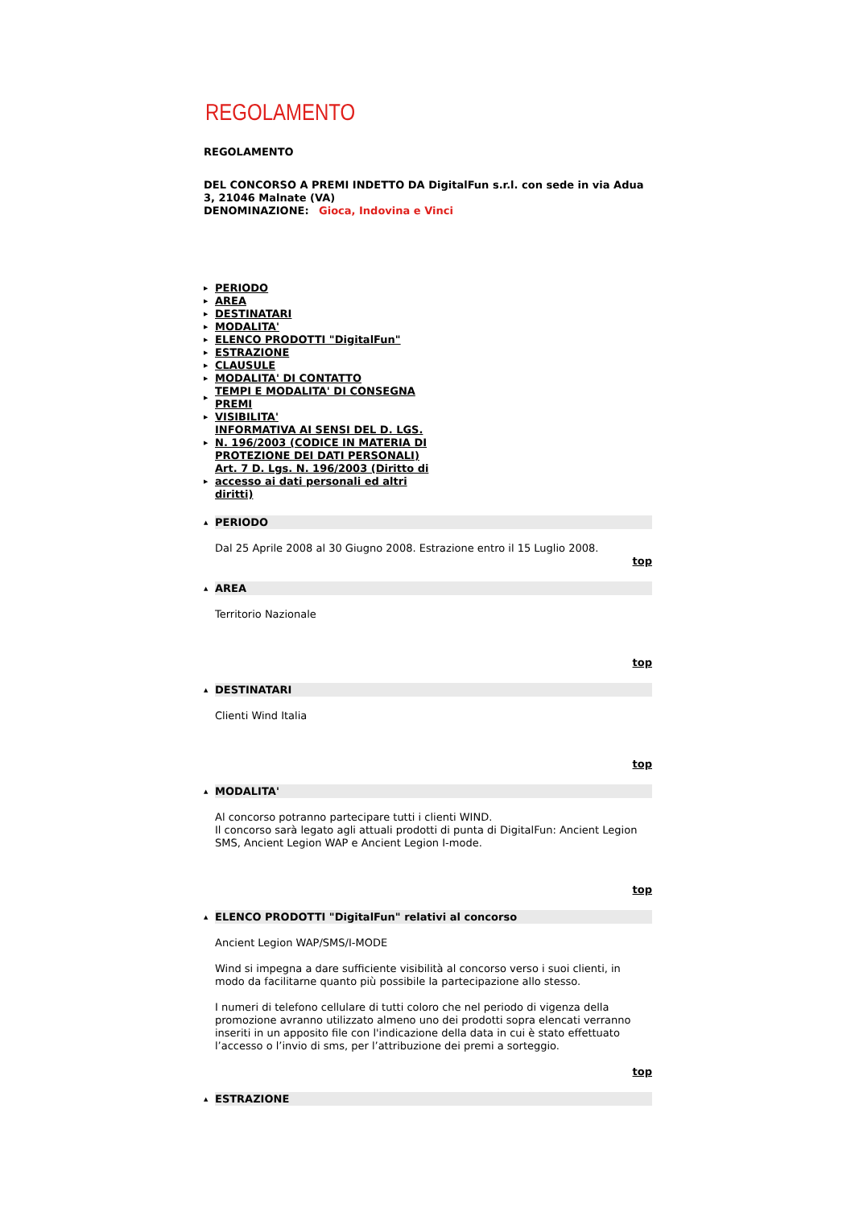REGOLAMENTO
REGOLAMENTO
DEL CONCORSO A PREMI INDETTO DA DigitalFun s.r.l. con sede in via Adua 3, 21046 Malnate (VA)
DENOMINAZIONE: Gioca, Indovina e Vinci
▶ PERIODO
▶ AREA
▶ DESTINATARI
▶ MODALITA'
▶ ELENCO PRODOTTI "DigitalFun"
▶ ESTRAZIONE
▶ CLAUSULE
▶ MODALITA' DI CONTATTO
▶ TEMPI E MODALITA' DI CONSEGNA PREMI
▶ VISIBILITA'
▶ INFORMATIVA AI SENSI DEL D. LGS. N. 196/2003 (CODICE IN MATERIA DI PROTEZIONE DEI DATI PERSONALI)
▶ Art. 7 D. Lgs. N. 196/2003 (Diritto di accesso ai dati personali ed altri diritti)
▲
PERIODO
Dal 25 Aprile 2008 al 30 Giugno 2008. Estrazione entro il 15 Luglio 2008.
top
▲
AREA
Territorio Nazionale
top
▲
DESTINATARI
Clienti Wind Italia
top
▲
MODALITA'
Al concorso potranno partecipare tutti i clienti WIND.
Il concorso sarà legato agli attuali prodotti di punta di DigitalFun: Ancient Legion SMS, Ancient Legion WAP e Ancient Legion I-mode.
top
▲
ELENCO PRODOTTI "DigitalFun" relativi al concorso
Ancient Legion WAP/SMS/I-MODE
Wind si impegna a dare sufficiente visibilità al concorso verso i suoi clienti, in modo da facilitarne quanto più possibile la partecipazione allo stesso.
I numeri di telefono cellulare di tutti coloro che nel periodo di vigenza della promozione avranno utilizzato almeno uno dei prodotti sopra elencati verranno inseriti in un apposito file con l'indicazione della data in cui è stato effettuato l’accesso o l’invio di sms, per l’attribuzione dei premi a sorteggio.
top
▲
ESTRAZIONE